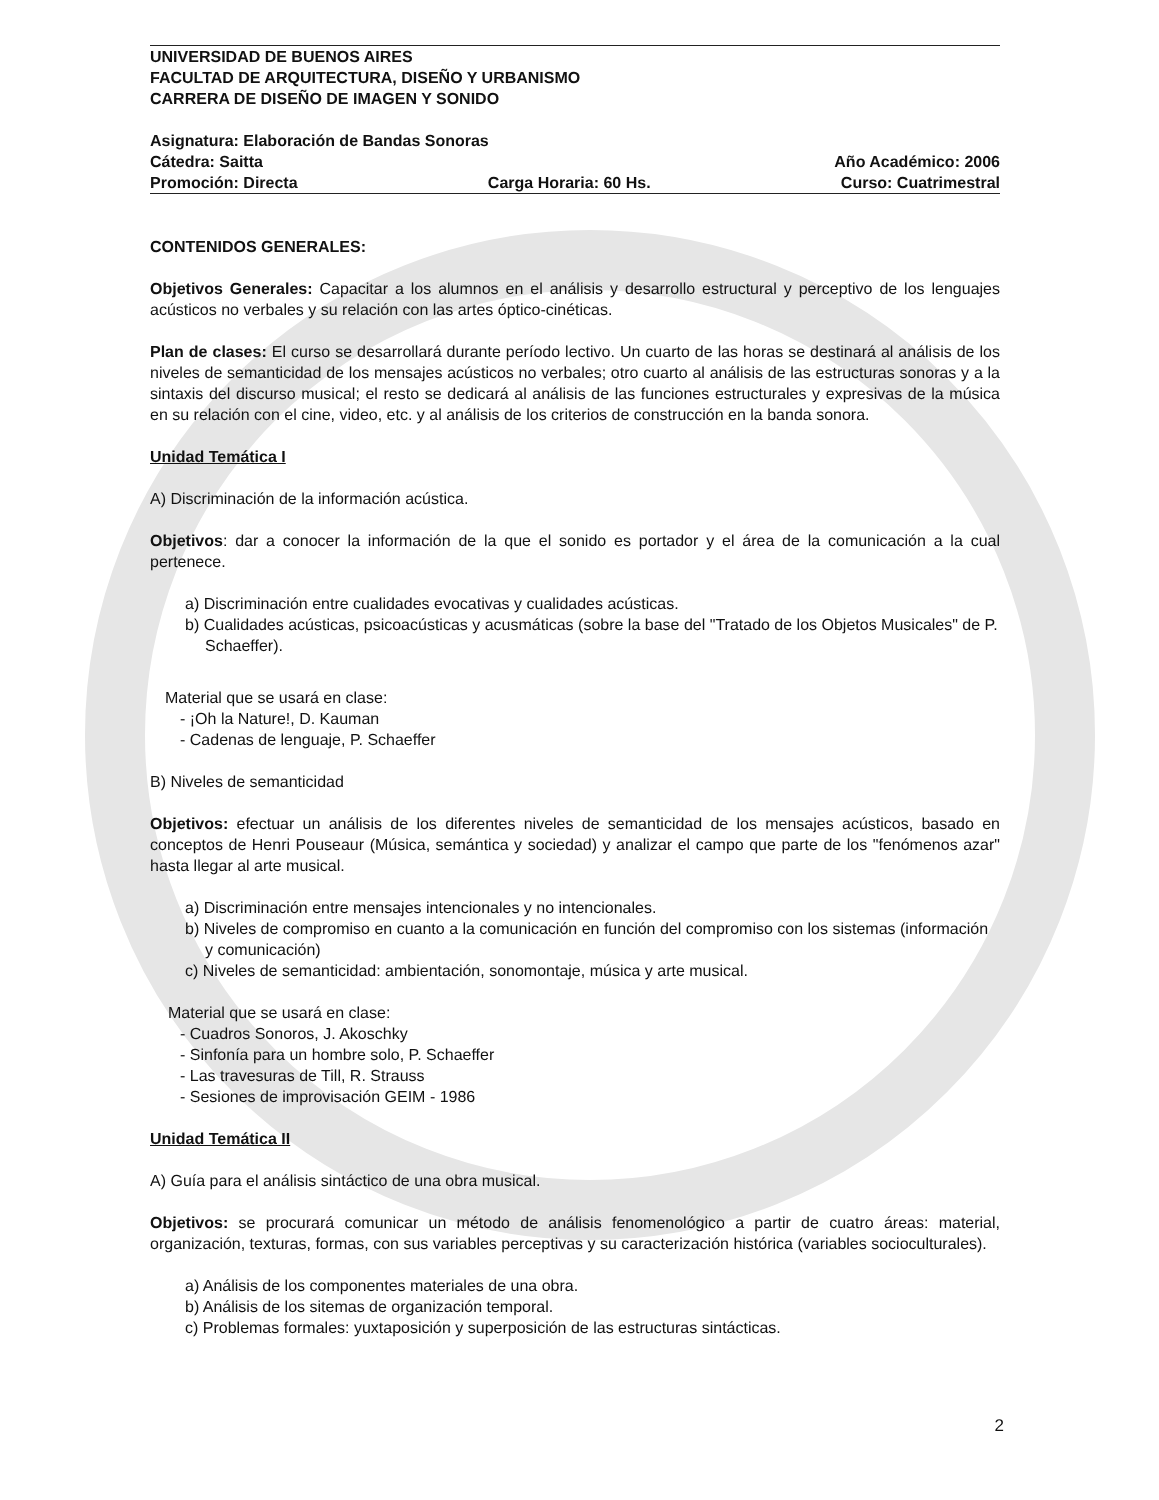UNIVERSIDAD DE BUENOS AIRES
FACULTAD DE ARQUITECTURA, DISEÑO Y URBANISMO
CARRERA DE DISEÑO DE IMAGEN Y SONIDO
Asignatura: Elaboración de Bandas Sonoras
Cátedra: Saitta Año Académico: 2006
Promoción: Directa Carga Horaria: 60 Hs. Curso: Cuatrimestral
CONTENIDOS GENERALES:
Objetivos Generales: Capacitar a los alumnos en el análisis y desarrollo estructural y perceptivo de los lenguajes acústicos no verbales y su relación con las artes óptico-cinéticas.
Plan de clases: El curso se desarrollará durante período lectivo. Un cuarto de las horas se destinará al análisis de los niveles de semanticidad de los mensajes acústicos no verbales; otro cuarto al análisis de las estructuras sonoras y a la sintaxis del discurso musical; el resto se dedicará al análisis de las funciones estructurales y expresivas de la música en su relación con el cine, video, etc. y al análisis de los criterios de construcción en la banda sonora.
Unidad Temática I
A) Discriminación de la información acústica.
Objetivos: dar a conocer la información de la que el sonido es portador y el área de la comunicación a la cual pertenece.
a) Discriminación entre cualidades evocativas y cualidades acústicas.
b) Cualidades acústicas, psicoacústicas y acusmáticas (sobre la base del "Tratado de los Objetos Musicales" de P. Schaeffer).
Material que se usará en clase:
- ¡Oh la Nature!, D. Kauman
- Cadenas de lenguaje, P. Schaeffer
B) Niveles de semanticidad
Objetivos: efectuar un análisis de los diferentes niveles de semanticidad de los mensajes acústicos, basado en conceptos de Henri Pouseaur (Música, semántica y sociedad) y analizar el campo que parte de los "fenómenos azar" hasta llegar al arte musical.
a) Discriminación entre mensajes intencionales y no intencionales.
b) Niveles de compromiso en cuanto a la comunicación en función del compromiso con los sistemas (información y comunicación)
c) Niveles de semanticidad: ambientación, sonomontaje, música y arte musical.
Material que se usará en clase:
- Cuadros Sonoros, J. Akoschky
- Sinfonía para un hombre solo, P. Schaeffer
- Las travesuras de Till, R. Strauss
- Sesiones de improvisación GEIM - 1986
Unidad Temática II
A) Guía para el análisis sintáctico de una obra musical.
Objetivos: se procurará comunicar un método de análisis fenomenológico a partir de cuatro áreas: material, organización, texturas, formas, con sus variables perceptivas y su caracterización histórica (variables socioculturales).
a) Análisis de los componentes materiales de una obra.
b) Análisis de los sitemas de organización temporal.
c) Problemas formales: yuxtaposición y superposición de las estructuras sintácticas.
2